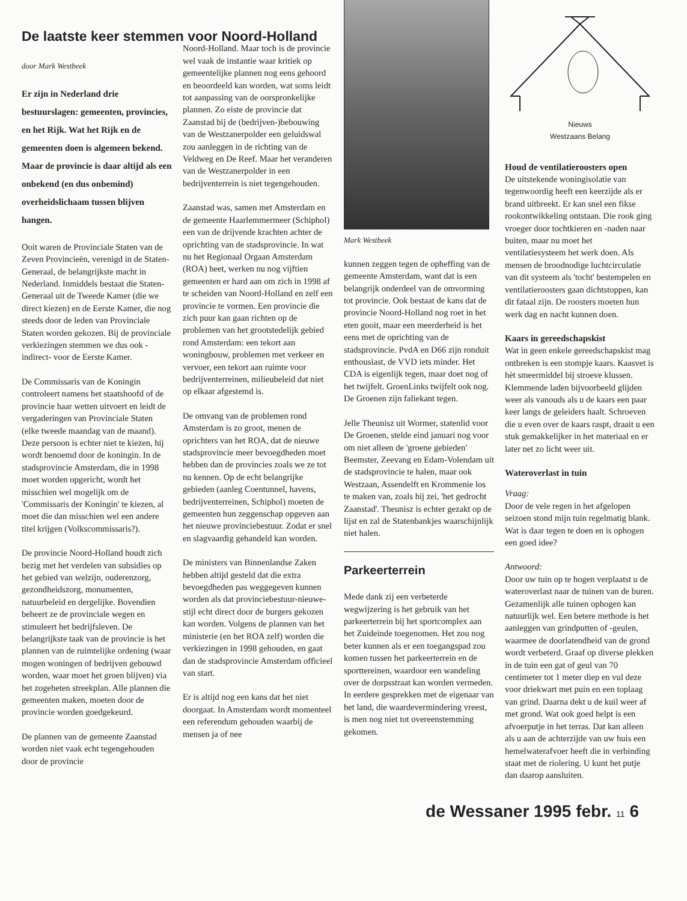De laatste keer stemmen voor Noord-Holland
door Mark Westbeek
Er zijn in Nederland drie bestuurslagen: gemeenten, provincies, en het Rijk. Wat het Rijk en de gemeenten doen is algemeen bekend. Maar de provincie is daar altijd als een onbekend (en dus onbemind) overheidslichaam tussen blijven hangen.
Ooit waren de Provinciale Staten van de Zeven Provincieën, verenigd in de Staten-Generaal, de belangrijkste macht in Nederland. Inmiddels bestaat die Staten-Generaal uit de Tweede Kamer (die we direct kiezen) en de Eerste Kamer, die nog steeds door de leden van Provinciale Staten worden gekozen. Bij de provinciale verkiezingen stemmen we dus ook -indirect- voor de Eerste Kamer.
De Commissaris van de Koningin controleert namens het staatshoofd of de provincie haar wetten uitvoert en leidt de vergaderingen van Provinciale Staten (elke tweede maandag van de maand). Deze persoon is echter niet te kiezen, hij wordt benoemd door de koningin. In de stadsprovincie Amsterdam, die in 1998 moet worden opgericht, wordt het misschien wel mogelijk om de 'Commissaris der Koningin' te kiezen, al moet die dan misschien wel een andere titel krijgen (Volkscommissaris?).
De provincie Noord-Holland houdt zich bezig met het verdelen van subsidies op het gebied van welzijn, ouderenzorg, gezondheidszorg, monumenten, natuurbeleid en dergelijke. Bovendien beheert ze de provinciale wegen en stimuleert het bedrijfsleven. De belangrijkste taak van de provincie is het plannen van de ruimtelijke ordening (waar mogen woningen of bedrijven gebouwd worden, waar moet het groen blijven) via het zogeheten streekplan. Alle plannen die gemeenten maken, moeten door de provincie worden goedgekeurd.
De plannen van de gemeente Zaanstad worden niet vaak echt tegengehouden door de provincie
Noord-Holland. Maar toch is de provincie wel vaak de instantie waar kritiek op gemeentelijke plannen nog eens gehoord en beoordeeld kan worden, wat soms leidt tot aanpassing van de oorspronkelijke plannen. Zo eiste de provincie dat Zaanstad bij de (bedrijven-)bebouwing van de Westzanerpolder een geluidswal zou aanleggen in de richting van de Veldweg en De Reef. Maar het veranderen van de Westzanerpolder in een bedrijventerrein is niet tegengehouden.
Zaanstad was, samen met Amsterdam en de gemeente Haarlemmermeer (Schiphol) een van de drijvende krachten achter de oprichting van de stadsprovincie. In wat nu het Regionaal Orgaan Amsterdam (ROA) heet, werken nu nog vijftien gemeenten er hard aan om zich in 1998 af te scheiden van Noord-Holland en zelf een provincie te vormen. Een provincie die zich puur kan gaan richten op de problemen van het grootstedelijk gebied rond Amsterdam: een tekort aan woningbouw, problemen met verkeer en vervoer, een tekort aan ruimte voor bedrijventerreinen, milieubeleid dat niet op elkaar afgestemd is.
De omvang van de problemen rond Amsterdam is zo groot, menen de oprichters van het ROA, dat de nieuwe stadsprovincie meer bevoegdheden moet hebben dan de provincies zoals we ze tot nu kennen. Op de echt belangrijke gebieden (aanleg Coentunnel, havens, bedrijventerreinen, Schiphol) moeten de gemeenten hun zeggenschap opgeven aan het nieuwe provinciebestuur. Zodat er snel en slagvaardig gehandeld kan worden.
De ministers van Binnenlandse Zaken hebben altijd gesteld dat die extra bevoegdheden pas weggegeven kunnen worden als dat provinciebestuur-nieuwe-stijl echt direct door de burgers gekozen kan worden. Volgens de plannen van het ministerie (en het ROA zelf) worden die verkiezingen in 1998 gehouden, en gaat dan de stadsprovincie Amsterdam officieel van start.
Er is altijd nog een kans dat het niet doorgaat. In Amsterdam wordt momenteel een referendum gehouden waarbij de mensen ja of nee
Mark Westbeek
kunnen zeggen tegen de opheffing van de gemeente Amsterdam, want dat is een belangrijk onderdeel van de omvorming tot provincie. Ook bestaat de kans dat de provincie Noord-Holland nog roet in het eten gooit, maar een meerderheid is het eens met de oprichting van de stadsprovincie. PvdA en D66 zijn ronduit enthousiast, de VVD iets minder. Het CDA is eigenlijk tegen, maar doet nog of het twijfelt. GroenLinks twijfelt ook nog. De Groenen zijn faliekant tegen.
Jelle Theunisz uit Wormer, statenlid voor De Groenen, stelde eind januari nog voor om niet alleen de 'groene gebieden' Beemster, Zeevang en Edam-Volendam uit de stadsprovincie te halen, maar ook Westzaan, Assendelft en Krommenie los te maken van, zoals hij zei, 'het gedrocht Zaanstad'. Theunisz is echter gezakt op de lijst en zal de Statenbankjes waarschijnlijk niet halen.
Parkeerterrein
Mede dank zij een verbeterde wegwijzering is het gebruik van het parkeerterrein bij het sportcomplex aan het Zuideinde toegenomen. Het zou nog beter kunnen als er een toegangspad zou komen tussen het parkeerterrein en de sporttereinen, waardoor een wandeling over de dorpsstraat kan worden vermeden. In eerdere gesprekken met de eigenaar van het land, die waardevermindering vreest, is men nog niet tot overeenstemming gekomen.
Nieuws
Westzaans Belang
Houd de ventilatieroosters open
De uitstekende woningisolatie van tegenwoordig heeft een keerzijde als er brand uitbreekt. Er kan snel een fikse rookontwikkeling ontstaan. Die rook ging vroeger door tochtkieren en -naden naar buiten, maar nu moet het ventilatiesysteem het werk doen. Als mensen de broodnodige luchtcirculatie van dit systeem als 'tocht' bestempelen en ventilatieroosters gaan dichtstoppen, kan dit fataal zijn. De roosters moeten hun werk dag en nacht kunnen doen.
Kaars in gereedschapskist
Wat in geen enkele gereedschapskist mag ontbreken is een stompje kaars. Kaasvet is hèt smeermiddel bij stroeve klussen. Klemmende laden bijvoorbeeld glijden weer als vanouds als u de kaars een paar keer langs de geleiders haalt. Schroeven die u even over de kaars raspt, draait u een stuk gemakkelijker in het materiaal en er later net zo licht weer uit.
Wateroverlast in tuin
Vraag:
Door de vele regen in het afgelopen seizoen stond mijn tuin regelmatig blank. Wat is daar tegen te doen en is ophogen een goed idee?
Antwoord:
Door uw tuin op te hogen verplaatst u de wateroverlast naar de tuinen van de buren. Gezamenlijk alle tuinen ophogen kan natuurlijk wel. Een betere methode is het aanleggen van grindputten of -geulen, waarmee de doorlatendheid van de grond wordt verbeterd. Graaf op diverse plekken in de tuin een gat of geul van 70 centimeter tot 1 meter diep en vul deze voor driekwart met puin en een toplaag van grind. Daarna dekt u de kuil weer af met grond. Wat ook goed helpt is een afvoerputje in het terras. Dat kan alleen als u aan de achterzijde van uw huis een hemelwaterafvoer heeft die in verbinding staat met de riolering. U kunt het putje dan daarop aansluiten.
de Wessaner 1995 febr. 11 6